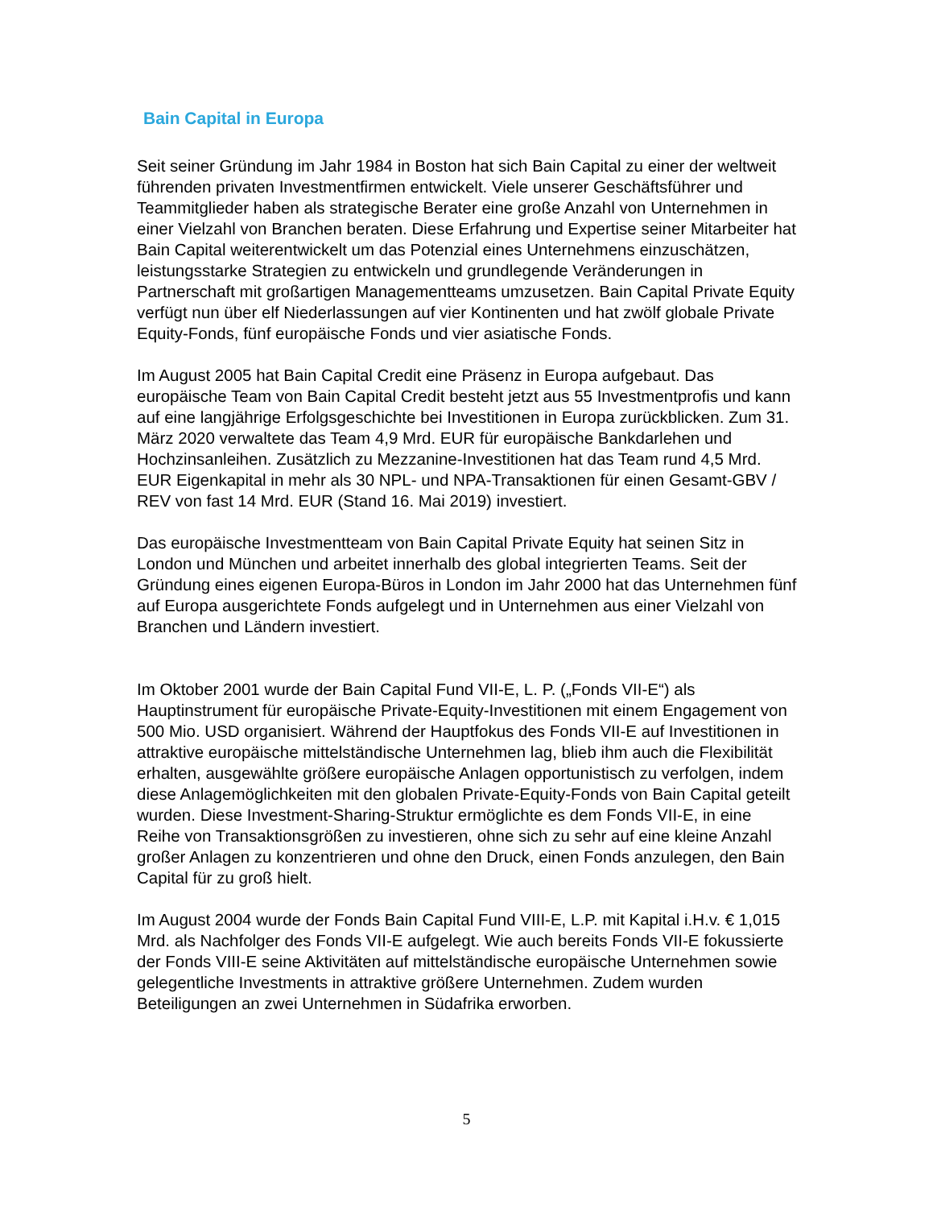Bain Capital in Europa
Seit seiner Gründung im Jahr 1984 in Boston hat sich Bain Capital zu einer der weltweit führenden privaten Investmentfirmen entwickelt. Viele unserer Geschäftsführer und Teammitglieder haben als strategische Berater eine große Anzahl von Unternehmen in einer Vielzahl von Branchen beraten. Diese Erfahrung und Expertise seiner Mitarbeiter hat Bain Capital weiterentwickelt um das Potenzial eines Unternehmens einzuschätzen, leistungsstarke Strategien zu entwickeln und grundlegende Veränderungen in Partnerschaft mit großartigen Managementteams umzusetzen. Bain Capital Private Equity verfügt nun über elf Niederlassungen auf vier Kontinenten und hat zwölf globale Private Equity-Fonds, fünf europäische Fonds und vier asiatische Fonds.
Im August 2005 hat Bain Capital Credit eine Präsenz in Europa aufgebaut. Das europäische Team von Bain Capital Credit besteht jetzt aus 55 Investmentprofis und kann auf eine langjährige Erfolgsgeschichte bei Investitionen in Europa zurückblicken. Zum 31. März 2020 verwaltete das Team 4,9 Mrd. EUR für europäische Bankdarlehen und Hochzinsanleihen. Zusätzlich zu Mezzanine-Investitionen hat das Team rund 4,5 Mrd. EUR Eigenkapital in mehr als 30 NPL- und NPA-Transaktionen für einen Gesamt-GBV / REV von fast 14 Mrd. EUR (Stand 16. Mai 2019) investiert.
Das europäische Investmentteam von Bain Capital Private Equity hat seinen Sitz in London und München und arbeitet innerhalb des global integrierten Teams. Seit der Gründung eines eigenen Europa-Büros in London im Jahr 2000 hat das Unternehmen fünf auf Europa ausgerichtete Fonds aufgelegt und in Unternehmen aus einer Vielzahl von Branchen und Ländern investiert.
Im Oktober 2001 wurde der Bain Capital Fund VII-E, L. P. („Fonds VII-E“) als Hauptinstrument für europäische Private-Equity-Investitionen mit einem Engagement von 500 Mio. USD organisiert. Während der Hauptfokus des Fonds VII-E auf Investitionen in attraktive europäische mittelständische Unternehmen lag, blieb ihm auch die Flexibilität erhalten, ausgewählte größere europäische Anlagen opportunistisch zu verfolgen, indem diese Anlagemöglichkeiten mit den globalen Private-Equity-Fonds von Bain Capital geteilt wurden. Diese Investment-Sharing-Struktur ermöglichte es dem Fonds VII-E, in eine Reihe von Transaktionsgrößen zu investieren, ohne sich zu sehr auf eine kleine Anzahl großer Anlagen zu konzentrieren und ohne den Druck, einen Fonds anzulegen, den Bain Capital für zu groß hielt.
Im August 2004 wurde der Fonds Bain Capital Fund VIII-E, L.P. mit Kapital i.H.v. € 1,015 Mrd. als Nachfolger des Fonds VII-E aufgelegt. Wie auch bereits Fonds VII-E fokussierte der Fonds VIII-E seine Aktivitäten auf mittelständische europäische Unternehmen sowie gelegentliche Investments in attraktive größere Unternehmen. Zudem wurden Beteiligungen an zwei Unternehmen in Südafrika erworben.
5